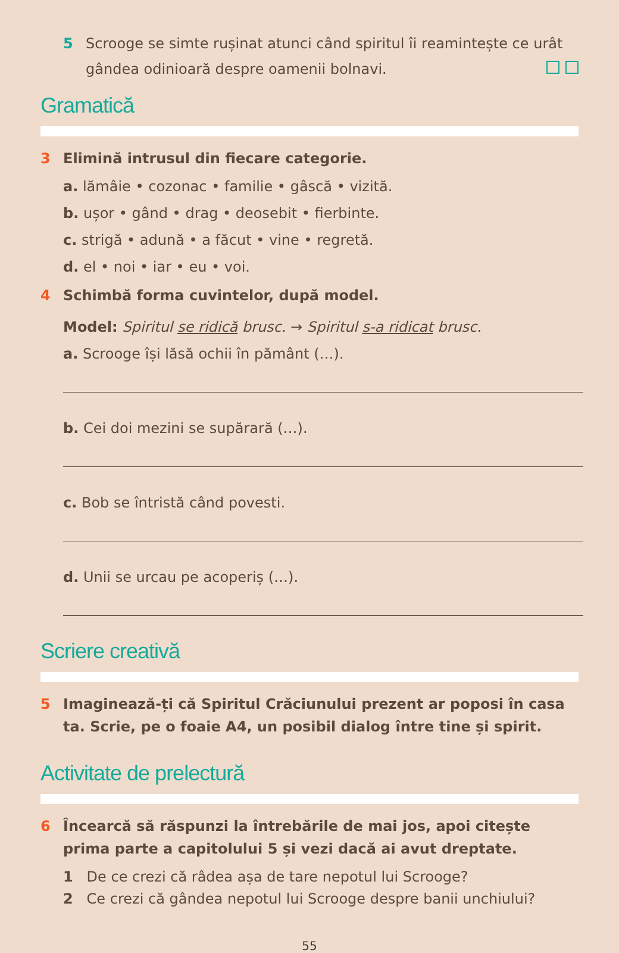5 Scrooge se simte rușinat atunci când spiritul îi reamintește ce urât gândea odinioară despre oamenii bolnavi.
Gramatică
3 Elimină intrusul din fiecare categorie.
a. lămâie • cozonac • familie • gâscă • vizită.
b. ușor • gând • drag • deosebit • fierbinte.
c. strigă • adună • a făcut • vine • regretă.
d. el • noi • iar • eu • voi.
4 Schimbă forma cuvintelor, după model.
Model: Spiritul se ridică brusc. → Spiritul s-a ridicat brusc.
a. Scrooge își lăsă ochii în pământ (…).
b. Cei doi mezini se supărară (…).
c. Bob se întristă când povesti.
d. Unii se urcau pe acoperiș (…).
Scriere creativă
5 Imaginează-ți că Spiritul Crăciunului prezent ar poposi în casa ta. Scrie, pe o foaie A4, un posibil dialog între tine și spirit.
Activitate de prelectură
6 Încearcă să răspunzi la întrebările de mai jos, apoi citește prima parte a capitolului 5 și vezi dacă ai avut dreptate.
1 De ce crezi că râdea așa de tare nepotul lui Scrooge?
2 Ce crezi că gândea nepotul lui Scrooge despre banii unchiului?
55